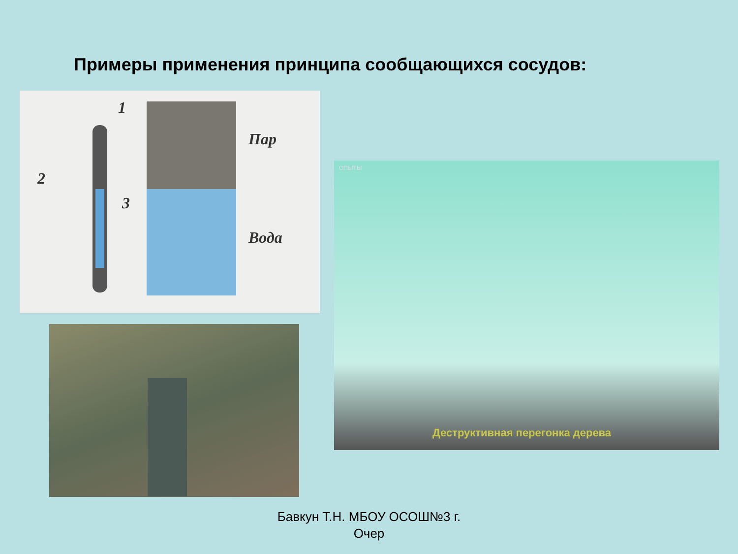Примеры применения принципа сообщающихся сосудов:
Пар
Вода
1
2
3
ОПЫТЫ
Деструктивная перегонка дерева
Бавкун Т.Н. МБОУ ОСОШ№3 г.
Очер